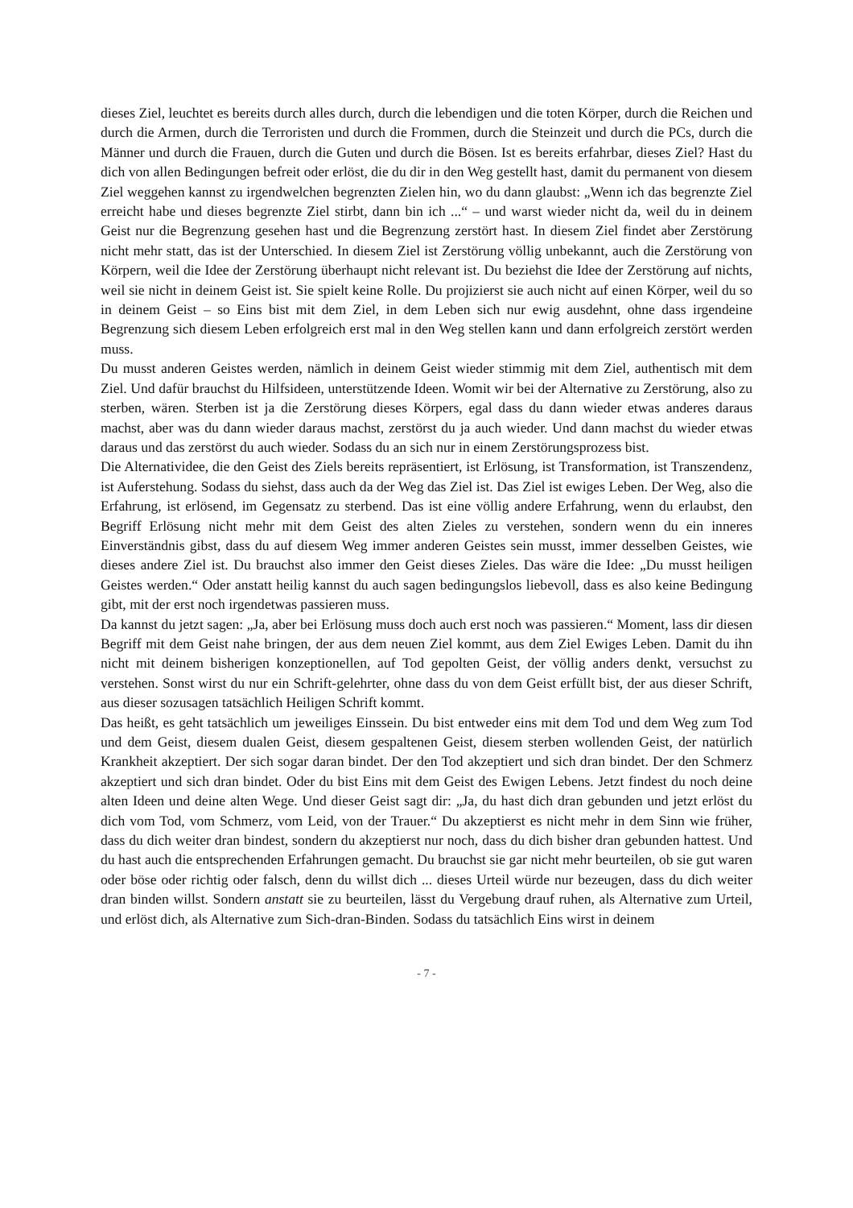dieses Ziel, leuchtet es bereits durch alles durch, durch die lebendigen und die toten Körper, durch die Reichen und durch die Armen, durch die Terroristen und durch die Frommen, durch die Steinzeit und durch die PCs, durch die Männer und durch die Frauen, durch die Guten und durch die Bösen. Ist es bereits erfahrbar, dieses Ziel? Hast du dich von allen Bedingungen befreit oder erlöst, die du dir in den Weg gestellt hast, damit du permanent von diesem Ziel weggehen kannst zu irgendwelchen begrenzten Zielen hin, wo du dann glaubst: „Wenn ich das begrenzte Ziel erreicht habe und dieses begrenzte Ziel stirbt, dann bin ich ...“ – und warst wieder nicht da, weil du in deinem Geist nur die Begrenzung gesehen hast und die Begrenzung zerstört hast. In diesem Ziel findet aber Zerstörung nicht mehr statt, das ist der Unterschied. In diesem Ziel ist Zerstörung völlig unbekannt, auch die Zerstörung von Körpern, weil die Idee der Zerstörung überhaupt nicht relevant ist. Du beziehst die Idee der Zerstörung auf nichts, weil sie nicht in deinem Geist ist. Sie spielt keine Rolle. Du projizierst sie auch nicht auf einen Körper, weil du so in deinem Geist – so Eins bist mit dem Ziel, in dem Leben sich nur ewig ausdehnt, ohne dass irgendeine Begrenzung sich diesem Leben erfolgreich erst mal in den Weg stellen kann und dann erfolgreich zerstört werden muss.
Du musst anderen Geistes werden, nämlich in deinem Geist wieder stimmig mit dem Ziel, authentisch mit dem Ziel. Und dafür brauchst du Hilfsideen, unterstützende Ideen. Womit wir bei der Alternative zu Zerstörung, also zu sterben, wären. Sterben ist ja die Zerstörung dieses Körpers, egal dass du dann wieder etwas anderes daraus machst, aber was du dann wieder daraus machst, zerstörst du ja auch wieder. Und dann machst du wieder etwas daraus und das zerstörst du auch wieder. Sodass du an sich nur in einem Zerstörungsprozess bist.
Die Alternatividee, die den Geist des Ziels bereits repräsentiert, ist Erlösung, ist Transformation, ist Transzendenz, ist Auferstehung. Sodass du siehst, dass auch da der Weg das Ziel ist. Das Ziel ist ewiges Leben. Der Weg, also die Erfahrung, ist erlösend, im Gegensatz zu sterbend. Das ist eine völlig andere Erfahrung, wenn du erlaubst, den Begriff Erlösung nicht mehr mit dem Geist des alten Zieles zu verstehen, sondern wenn du ein inneres Einverständnis gibst, dass du auf diesem Weg immer anderen Geistes sein musst, immer desselben Geistes, wie dieses andere Ziel ist. Du brauchst also immer den Geist dieses Zieles. Das wäre die Idee: „Du musst heiligen Geistes werden.“ Oder anstatt heilig kannst du auch sagen bedingungslos liebevoll, dass es also keine Bedingung gibt, mit der erst noch irgendetwas passieren muss.
Da kannst du jetzt sagen: „Ja, aber bei Erlösung muss doch auch erst noch was passieren.“ Moment, lass dir diesen Begriff mit dem Geist nahe bringen, der aus dem neuen Ziel kommt, aus dem Ziel Ewiges Leben. Damit du ihn nicht mit deinem bisherigen konzeptionellen, auf Tod gepolten Geist, der völlig anders denkt, versuchst zu verstehen. Sonst wirst du nur ein Schrift-gelehrter, ohne dass du von dem Geist erfüllt bist, der aus dieser Schrift, aus dieser sozusagen tatsächlich Heiligen Schrift kommt.
Das heißt, es geht tatsächlich um jeweiliges Einssein. Du bist entweder eins mit dem Tod und dem Weg zum Tod und dem Geist, diesem dualen Geist, diesem gespaltenen Geist, diesem sterben wollenden Geist, der natürlich Krankheit akzeptiert. Der sich sogar daran bindet. Der den Tod akzeptiert und sich dran bindet. Der den Schmerz akzeptiert und sich dran bindet. Oder du bist Eins mit dem Geist des Ewigen Lebens. Jetzt findest du noch deine alten Ideen und deine alten Wege. Und dieser Geist sagt dir: „Ja, du hast dich dran gebunden und jetzt erlöst du dich vom Tod, vom Schmerz, vom Leid, von der Trauer.“ Du akzeptierst es nicht mehr in dem Sinn wie früher, dass du dich weiter dran bindest, sondern du akzeptierst nur noch, dass du dich bisher dran gebunden hattest. Und du hast auch die entsprechenden Erfahrungen gemacht. Du brauchst sie gar nicht mehr beurteilen, ob sie gut waren oder böse oder richtig oder falsch, denn du willst dich ... dieses Urteil würde nur bezeugen, dass du dich weiter dran binden willst. Sondern anstatt sie zu beurteilen, lässt du Vergebung drauf ruhen, als Alternative zum Urteil, und erlöst dich, als Alternative zum Sich-dran-Binden. Sodass du tatsächlich Eins wirst in deinem
- 7 -